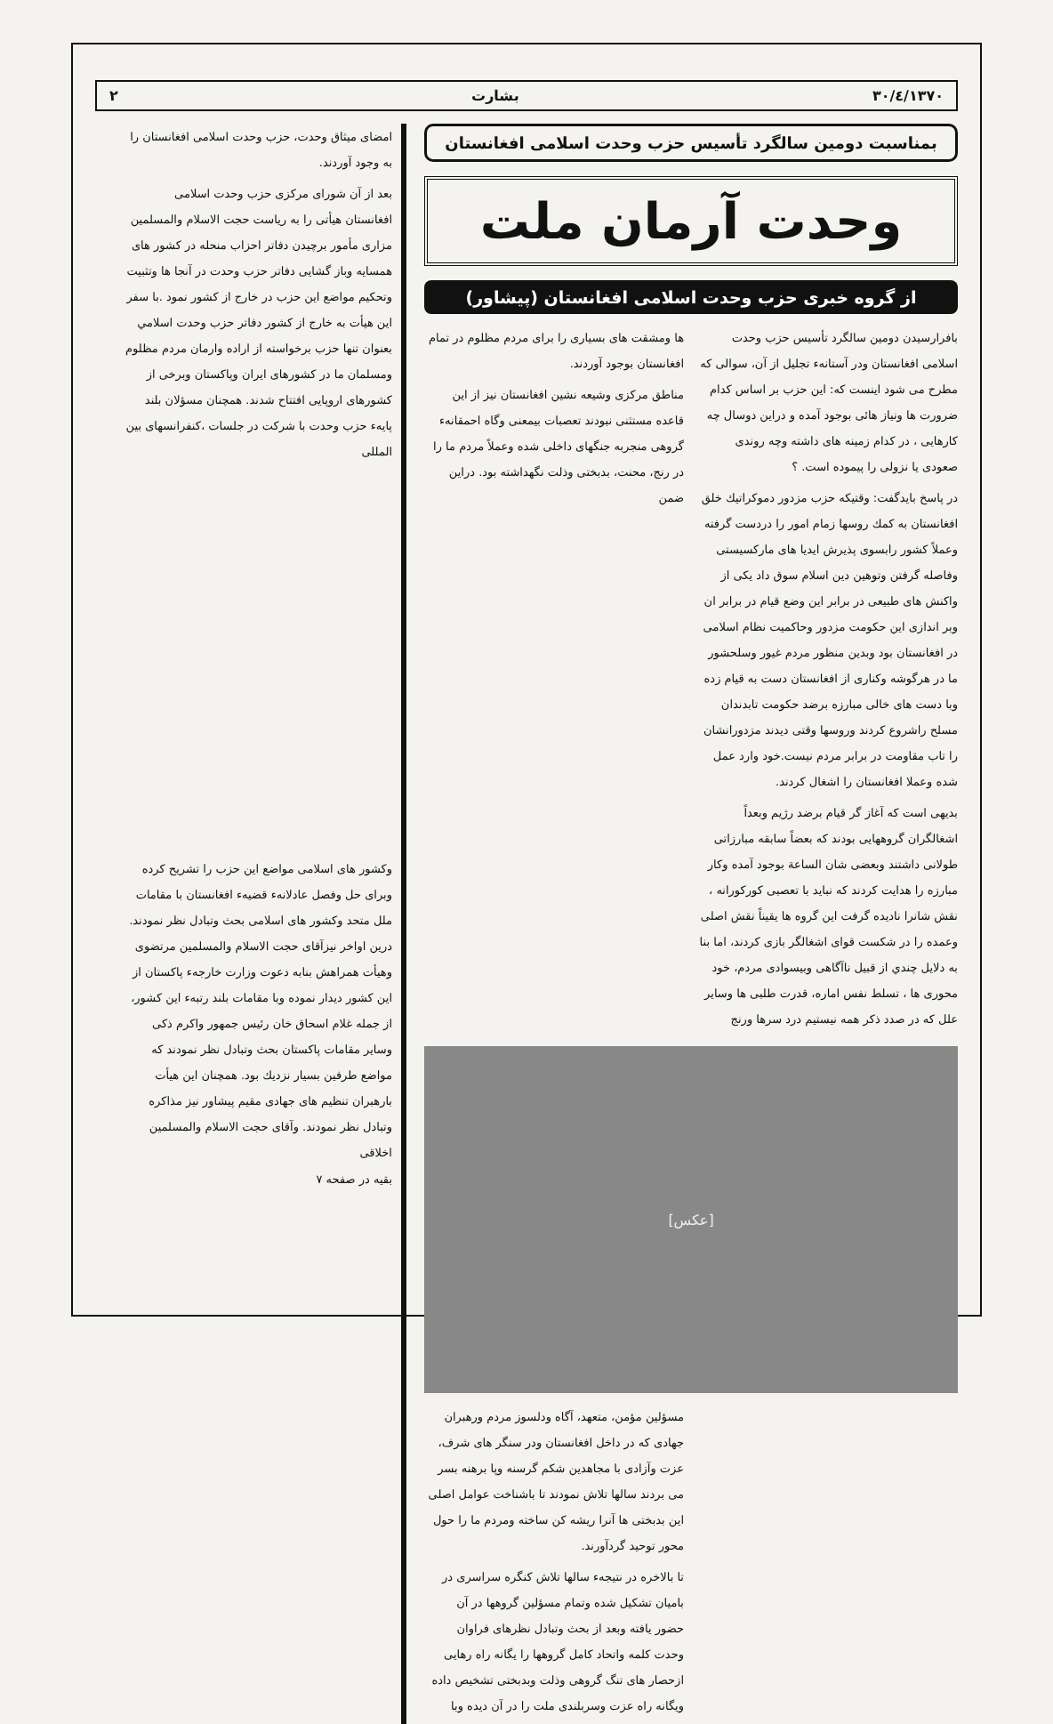۱۳۷۰/٤/۳۰ بشارت ۲
بمناسبت دومین سالگرد تأسیس حزب وحدت اسلامی افغانستان
وحدت آرمان ملت
از گروه خبری حزب وحدت اسلامی افغانستان (پیشاور)
بافرارسیدن دومین سالگرد تأسیس حزب وحدت اسلامی افغانستان ودر آستانهء تجلیل از آن، سوالی که مطرح می شود اینست که: این حزب بر اساس کدام ضرورت ها ونیاز هائی بوجود آمده و دراین دوسال چه کارهایی ، در کدام زمینه های داشته وچه روندی صعودی یا نزولی را پیموده است. ؟
در پاسخ بایدگفت: وقتیکه حزب مزدور دموکراتیك خلق افغانستان به کمك روسها زمام امور را دردست گرفته وعملاً کشور رابسوی پذیرش ایدیا های مارکسیستی وفاصله گرفتن وتوهین دین اسلام سوق داد یکی از واکنش های طبیعی در برابر این وضع قیام در برابر ان وبر اندازی این حکومت مزدور وحاکمیت نظام اسلامی در افغانستان بود وبدین منظور مردم غیور وسلحشور ما در هرگوشه وکناری از افغانستان دست به قیام زده وبا دست های خالی مبارزه برضد حکومت تابدندان مسلح راشروع کردند وروسها وقتی دیدند مزدورانشان را تاب مقاومت در برابر مردم نیست.خود وارد عمل شده وعملا افغانستان را اشغال کردند.
بدیهی است که آغاز گر قیام برضد رژیم وبعداً اشغالگران گروههایی بودند که بعضاً سابقه مبارزاتی طولانی داشتند وبعضی شان الساعة بوجود آمده وکار مبارزه را هدایت کردند که نباید با تعصبی کورکورانه ، نقش شانرا نادیده گرفت این گروه ها یقیناً نقش اصلی وعمده را در شکست قوای اشغالگر بازی کردند، اما بنا به دلایل چندي از قبیل ناآگاهی وبیسوادی مردم، خود محوری ها ، تسلط نفس اماره، قدرت طلبی ها وسایر علل که در صدد ذکر همه نیستیم درد سرها ورنج
ها ومشقت های بسیاری را برای مردم مظلوم در تمام افغانستان بوجود آوردند.
مناطق مرکزی وشیعه نشین افغانستان نیز از این قاعده مستثنی نبودند تعصبات بیمعنی وگاه احمقانهء گروهی منجربه جنگهای داخلی شده وعملاً مردم ما را در رنج، محنت، بدبختی وذلت نگهداشته بود. دراین ضمن
[عکس]
مسؤلین مؤمن، متعهد، آگاه ودلسوز مردم ورهبران جهادی که در داخل افغانستان ودر سنگر های شرف، عزت وآزادی با مجاهدین شکم گرسنه وپا برهنه بسر می بردند سالها تلاش نمودند تا باشناخت عوامل اصلی این بدبختی ها آنرا ریشه کن ساخته ومردم ما را حول محور توحید گردآورند.
تا بالاخره در نتیجهء سالها تلاش کنگره سراسری در بامیان تشکیل شده وتمام مسؤلین گروهها در آن حضور یافته وبعد از بحث وتبادل نظرهای فراوان وحدت کلمه واتحاد کامل گروهها را یگانه راه رهایی ازحصار های تنگ گروهی وذلت وبدبختی تشخیص داده ویگانه راه عزت وسربلندی ملت را در آن دیده وبا
امضای میثاق وحدت، حزب وحدت اسلامی افغانستان را به وجود آوردند.
بعد از آن شورای مرکزی حزب وحدت اسلامی افغانستان هیأتی را به ریاست حجت الاسلام والمسلمین مزاری مأمور برچیدن دفاتر احزاب منحله در کشور های همسایه وباز گشایی دفاتر حزب وحدت در آنجا ها وتثبیت وتحکیم مواضع این حزب در خارج از کشور نمود .با سفر این هیأت به خارج از کشور دفاتر حزب وحدت اسلامي بعنوان تنها حزب برخواسته از اراده وارمان مردم مظلوم ومسلمان ما در کشورهای ایران وپاکستان وبرخی از کشورهای اروپایی افتتاح شدند. همچنان مسؤلان بلند پایهء حزب وحدت با شرکت در جلسات ،کنفرانسهای بین المللی
وکشور های اسلامی مواضع این حزب را تشریح کرده وبرای حل وفصل عادلانهء قضیهء افغانستان با مقامات ملل متحد وکشور های اسلامی بحث وتبادل نظر نمودند. درین اواخر نیزآقای حجت الاسلام والمسلمین مرتضوی وهیأت همراهش بنابه دعوت وزارت خارجهء پاکستان از این کشور دیدار نموده وبا مقامات بلند رتبهء این کشور، از جمله غلام اسحاق خان رئیس جمهور واکرم ذکی وسایر مقامات پاکستان بحث وتبادل نظر نمودند که مواضع طرفین بسیار نزدیك بود. همچنان این هیأت بارهبران تنظیم های جهادی مقیم پیشاور نیز مذاکره وتبادل نظر نمودند. وآقای حجت الاسلام والمسلمین اخلاقی
بقیه در صفحه ۷